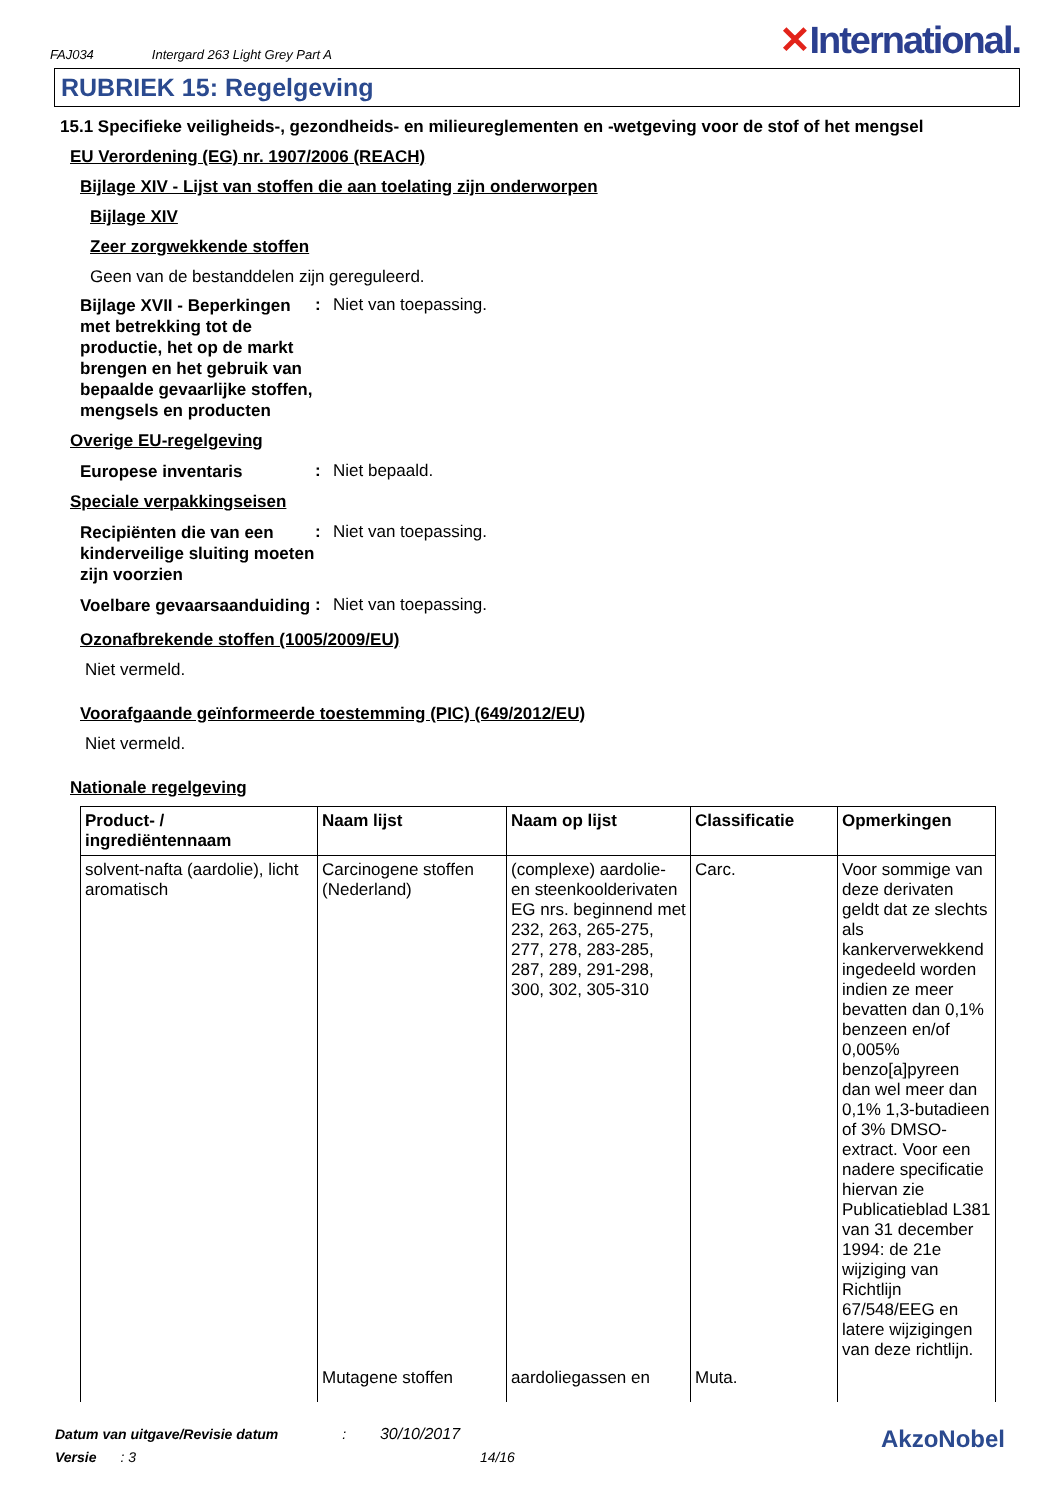FAJ034 Intergard 263 Light Grey Part A
✕International.
RUBRIEK 15: Regelgeving
15.1 Specifieke veiligheids-, gezondheids- en milieureglementen en -wetgeving voor de stof of het mengsel
EU Verordening (EG) nr. 1907/2006 (REACH)
Bijlage XIV - Lijst van stoffen die aan toelating zijn onderworpen
Bijlage XIV
Zeer zorgwekkende stoffen
Geen van de bestanddelen zijn gereguleerd.
Bijlage XVII - Beperkingen met betrekking tot de productie, het op de markt brengen en het gebruik van bepaalde gevaarlijke stoffen, mengsels en producten
: Niet van toepassing.
Overige EU-regelgeving
Europese inventaris
: Niet bepaald.
Speciale verpakkingseisen
Recipiënten die van een kinderveilige sluiting moeten zijn voorzien
: Niet van toepassing.
Voelbare gevaarsaanduiding
: Niet van toepassing.
Ozonafbrekende stoffen (1005/2009/EU)
Niet vermeld.
Voorafgaande geïnformeerde toestemming (PIC) (649/2012/EU)
Niet vermeld.
Nationale regelgeving
| Product- / ingrediëntennaam | Naam lijst | Naam op lijst | Classificatie | Opmerkingen |
| --- | --- | --- | --- | --- |
| solvent-nafta (aardolie), licht aromatisch | Carcinogene stoffen (Nederland) | (complexe) aardolie- en steenkoolderivaten EG nrs. beginnend met 232, 263, 265-275, 277, 278, 283-285, 287, 289, 291-298, 300, 302, 305-310 | Carc. | Voor sommige van deze derivaten geldt dat ze slechts als kankerverwekkend ingedeeld worden indien ze meer bevatten dan 0,1% benzeen en/of 0,005% benzo[a]pyreen dan wel meer dan 0,1% 1,3-butadieen of 3% DMSO-extract. Voor een nadere specificatie hiervan zie Publicatieblad L381 van 31 december 1994: de 21e wijziging van Richtlijn 67/548/EEG en latere wijzigingen van deze richtlijn. |
| | Mutagene stoffen | aardoliegassen en | Muta. | |
Datum van uitgave/Revisie datum : 30/10/2017
Versie : 3 14/16
AkzoNobel